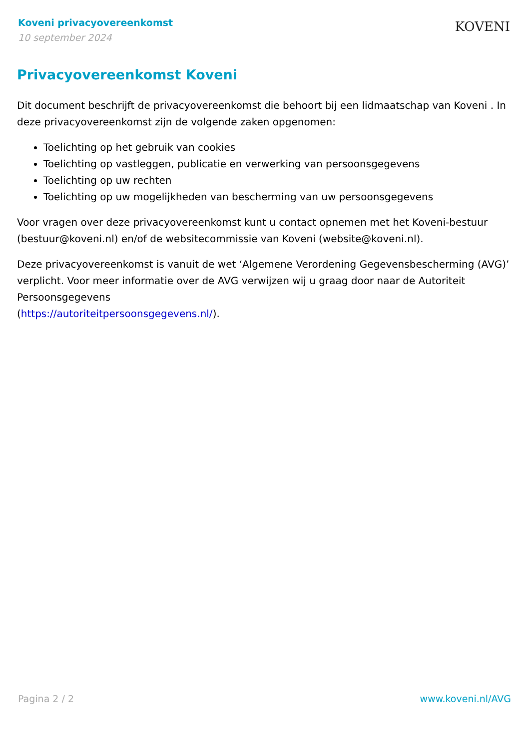Koveni privacyovereenkomst
10 september 2024
KOVENI
Privacyovereenkomst Koveni
Dit document beschrijft de privacyovereenkomst die behoort bij een lidmaatschap van Koveni . In deze privacyovereenkomst zijn de volgende zaken opgenomen:
Toelichting op het gebruik van cookies
Toelichting op vastleggen, publicatie en verwerking van persoonsgegevens
Toelichting op uw rechten
Toelichting op uw mogelijkheden van bescherming van uw persoonsgegevens
Voor vragen over deze privacyovereenkomst kunt u contact opnemen met het Koveni-bestuur (bestuur@koveni.nl) en/of de websitecommissie van Koveni (website@koveni.nl).
Deze privacyovereenkomst is vanuit de wet ‘Algemene Verordening Gegevensbescherming (AVG)’ verplicht. Voor meer informatie over de AVG verwijzen wij u graag door naar de Autoriteit Persoonsgegevens
(https://autoriteitpersoonsgegevens.nl/).
Pagina 2 / 2 www.koveni.nl/AVG